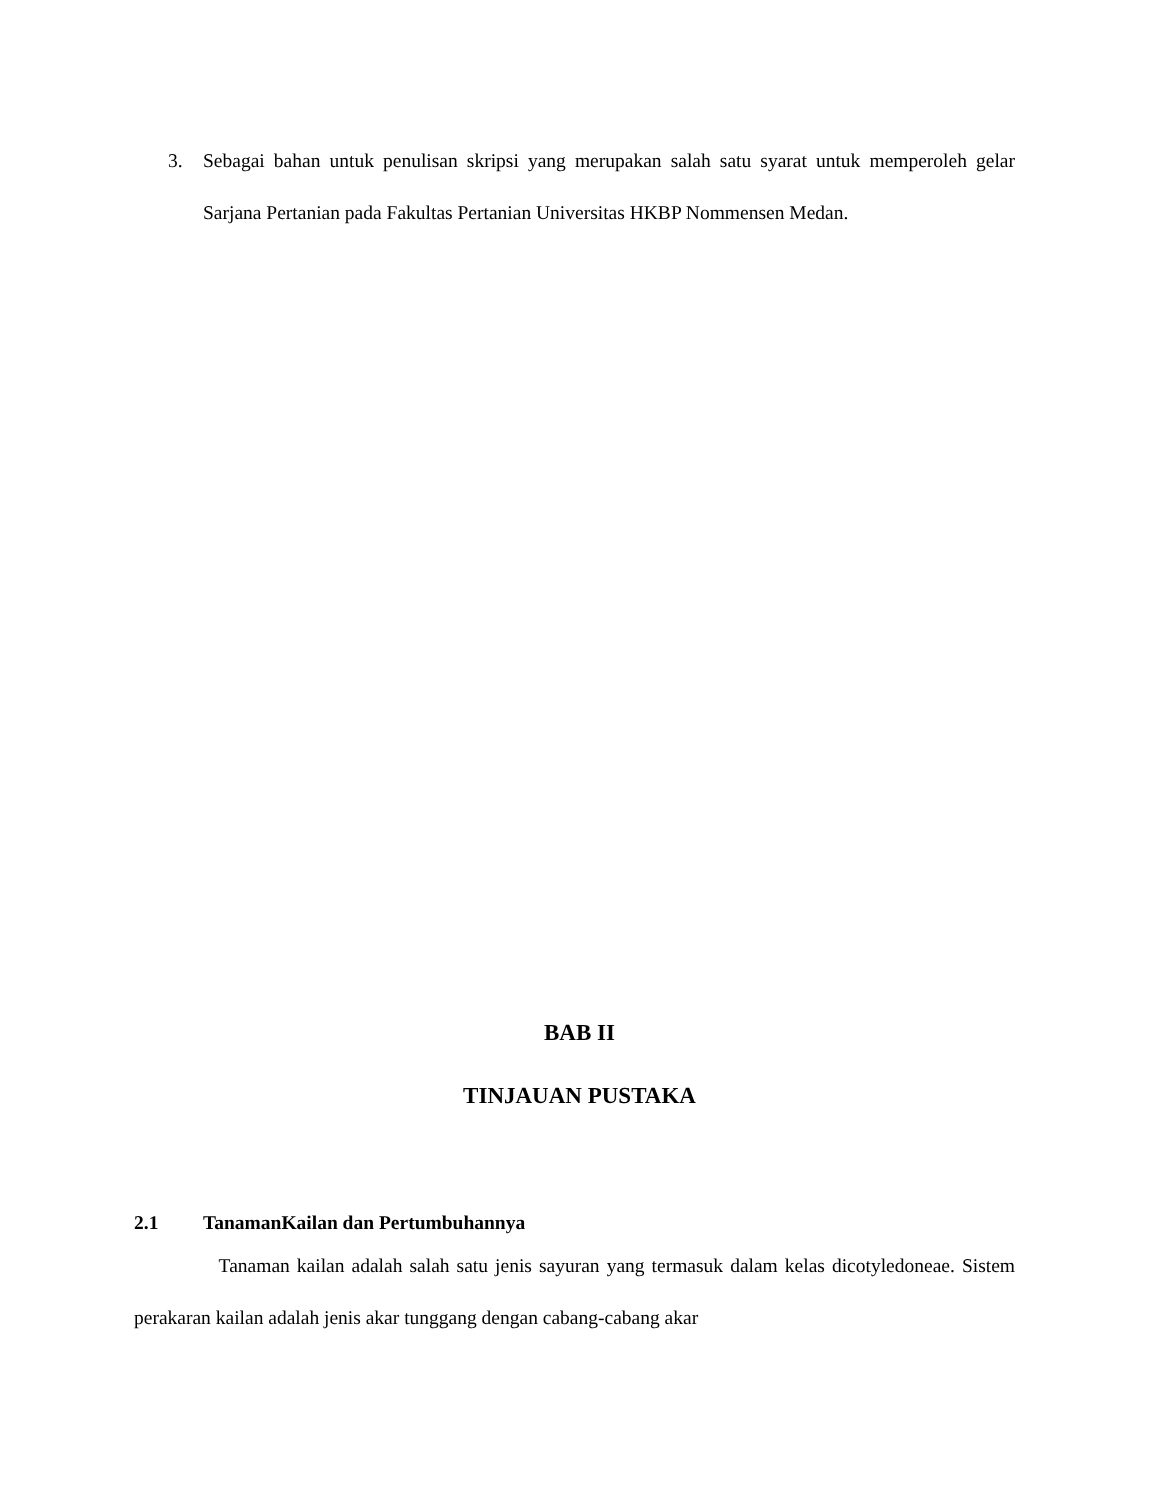3. Sebagai bahan untuk penulisan skripsi yang merupakan salah satu syarat untuk memperoleh gelar Sarjana Pertanian pada Fakultas Pertanian Universitas HKBP Nommensen Medan.
BAB II
TINJAUAN PUSTAKA
2.1 TanamanKailan dan Pertumbuhannya
Tanaman kailan adalah salah satu jenis sayuran yang termasuk dalam kelas dicotyledoneae. Sistem perakaran kailan adalah jenis akar tunggang dengan cabang-cabang akar